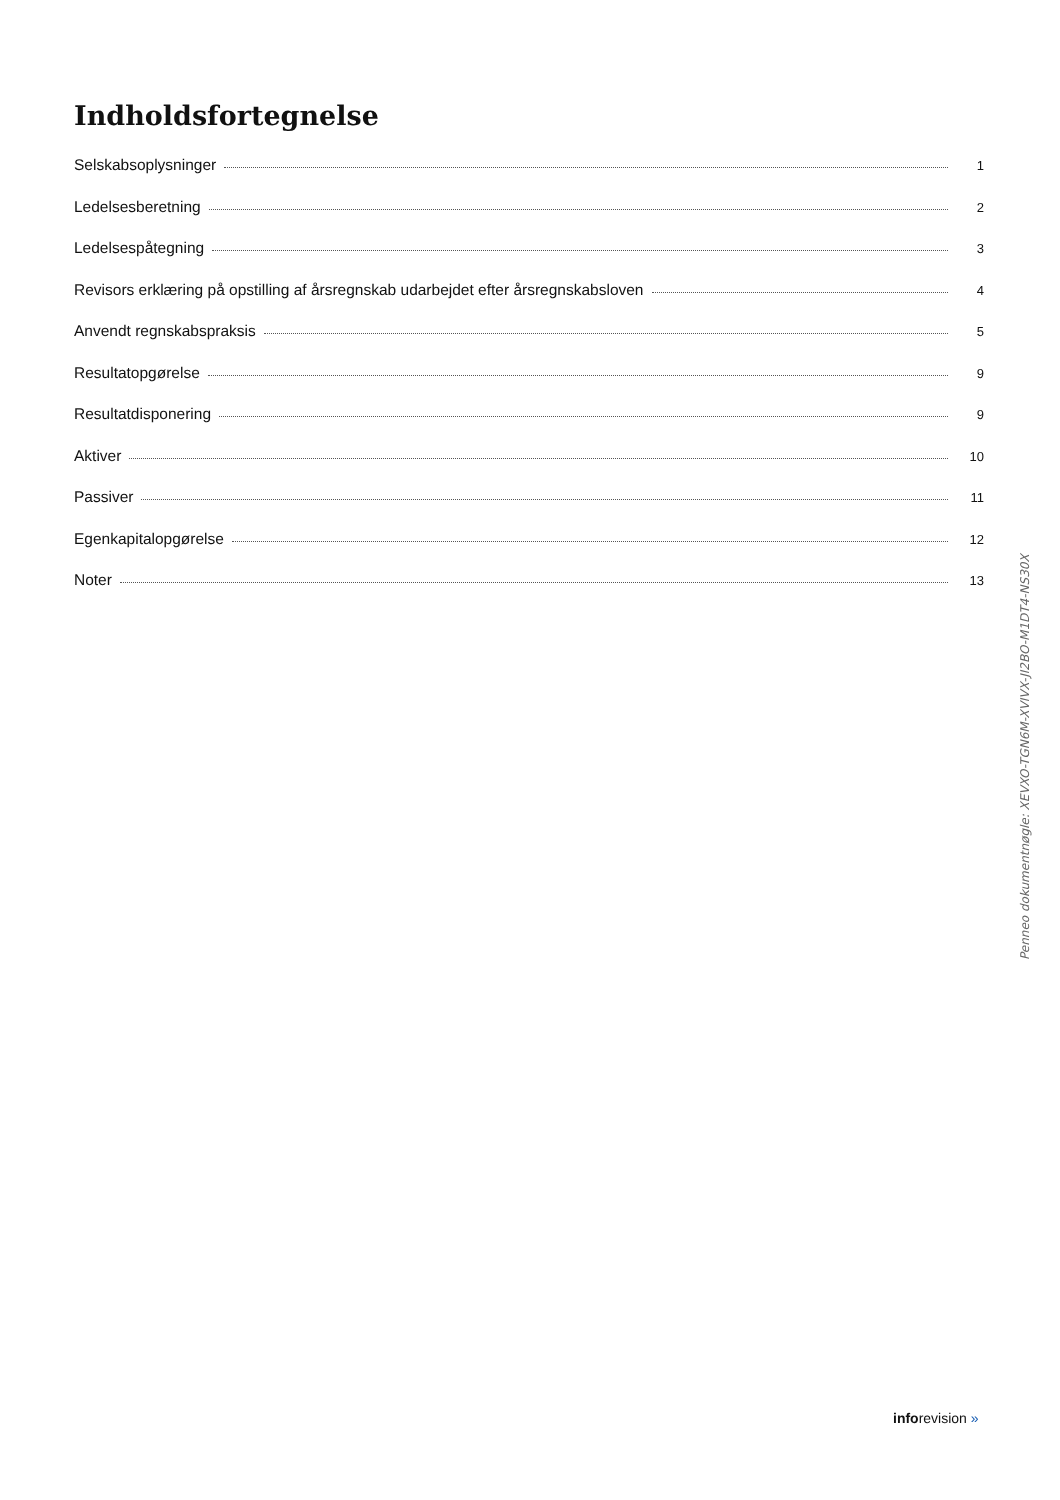Indholdsfortegnelse
Selskabsoplysninger 1
Ledelsesberetning 2
Ledelsespåtegning 3
Revisors erklæring på opstilling af årsregnskab udarbejdet efter årsregnskabsloven 4
Anvendt regnskabspraksis 5
Resultatopgørelse 9
Resultatdisponering 9
Aktiver 10
Passiver 11
Egenkapitalopgørelse 12
Noter 13
Penneo dokumentnøgle: XEVXO-TGN6M-XVIVX-JI2BO-M1DT4-NS30X
inforevision »